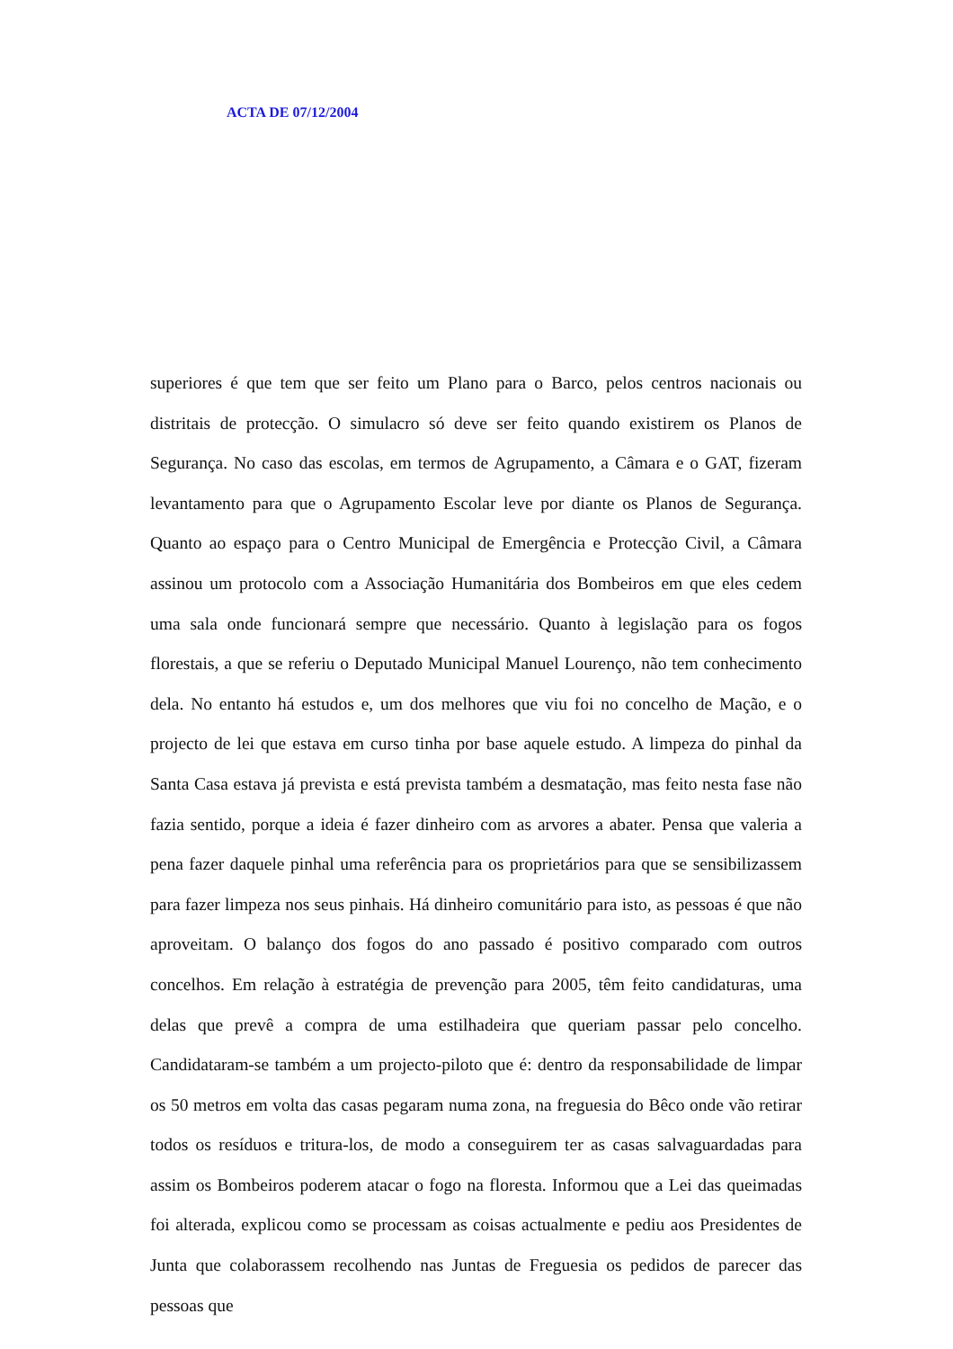ACTA DE 07/12/2004
superiores é que tem que ser feito um Plano para o Barco, pelos centros nacionais ou distritais de protecção. O simulacro só deve ser feito quando existirem os Planos de Segurança. No caso das escolas, em termos de Agrupamento, a Câmara e o GAT, fizeram levantamento para que o Agrupamento Escolar leve por diante os Planos de Segurança. Quanto ao espaço para o Centro Municipal de Emergência e Protecção Civil, a Câmara assinou um protocolo com a Associação Humanitária dos Bombeiros em que eles cedem uma sala onde funcionará sempre que necessário. Quanto à legislação para os fogos florestais, a que se referiu o Deputado Municipal Manuel Lourenço, não tem conhecimento dela. No entanto há estudos e, um dos melhores que viu foi no concelho de Mação, e o projecto de lei que estava em curso tinha por base aquele estudo. A limpeza do pinhal da Santa Casa estava já prevista e está prevista também a desmatação, mas feito nesta fase não fazia sentido, porque a ideia é fazer dinheiro com as arvores a abater. Pensa que valeria a pena fazer daquele pinhal uma referência para os proprietários para que se sensibilizassem para fazer limpeza nos seus pinhais. Há dinheiro comunitário para isto, as pessoas é que não aproveitam. O balanço dos fogos do ano passado é positivo comparado com outros concelhos. Em relação à estratégia de prevenção para 2005, têm feito candidaturas, uma delas que prevê a compra de uma estilhadeira que queriam passar pelo concelho. Candidataram-se também a um projecto-piloto que é: dentro da responsabilidade de limpar os 50 metros em volta das casas pegaram numa zona, na freguesia do Bêco onde vão retirar todos os resíduos e tritura-los, de modo a conseguirem ter as casas salvaguardadas para assim os Bombeiros poderem atacar o fogo na floresta. Informou que a Lei das queimadas foi alterada, explicou como se processam as coisas actualmente e pediu aos Presidentes de Junta que colaborassem recolhendo nas Juntas de Freguesia os pedidos de parecer das pessoas que